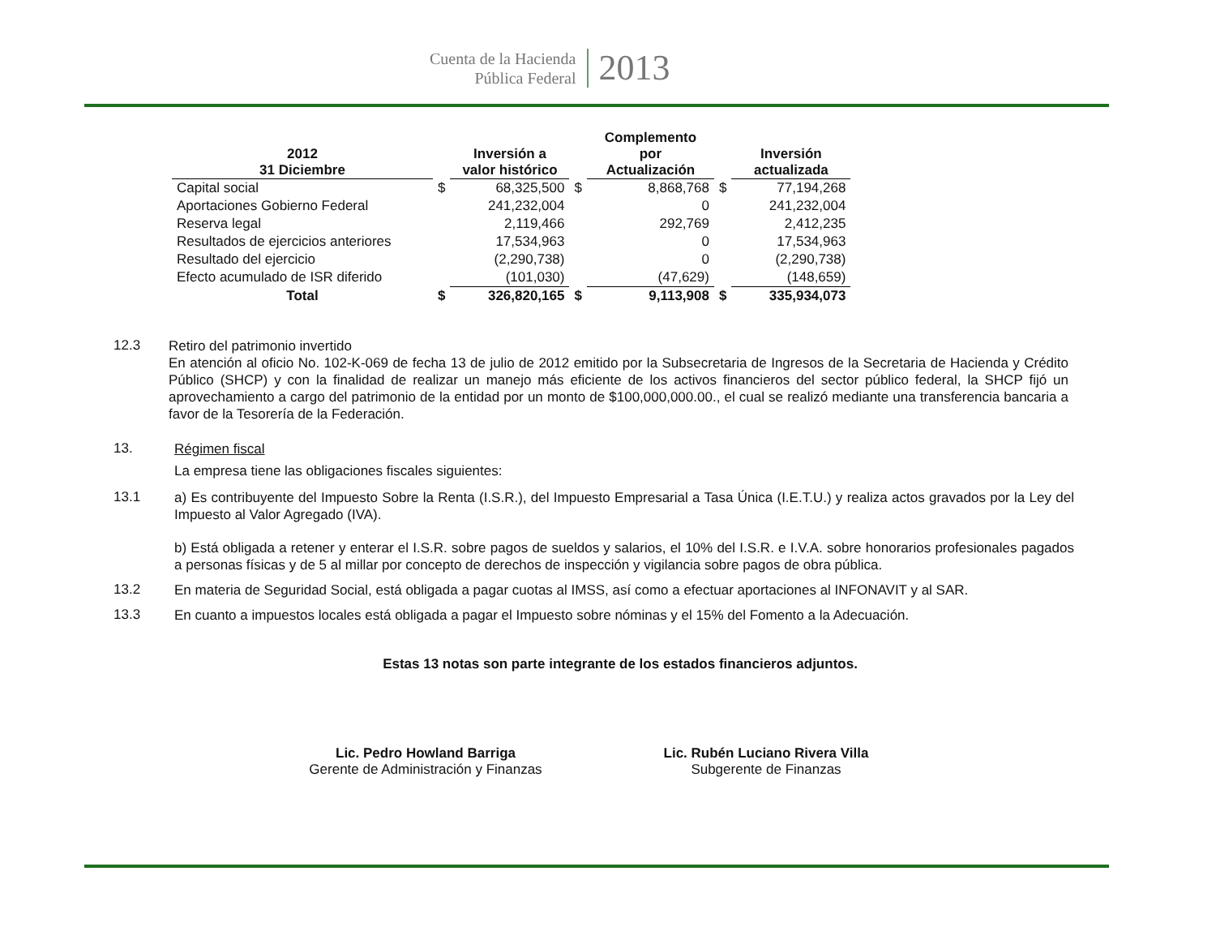Cuenta de la Hacienda
Pública Federal
2013
| 2012 31 Diciembre | | Inversión a valor histórico | | Complemento por Actualización | | Inversión actualizada |
| --- | --- | --- | --- | --- | --- | --- |
| Capital social | $ | 68,325,500 | $ | 8,868,768 | $ | 77,194,268 |
| Aportaciones Gobierno Federal | | 241,232,004 | | 0 | | 241,232,004 |
| Reserva legal | | 2,119,466 | | 292,769 | | 2,412,235 |
| Resultados de ejercicios anteriores | | 17,534,963 | | 0 | | 17,534,963 |
| Resultado del ejercicio | | (2,290,738) | | 0 | | (2,290,738) |
| Efecto acumulado de ISR diferido | | (101,030) | | (47,629) | | (148,659) |
| Total | $ | 326,820,165 | $ | 9,113,908 | $ | 335,934,073 |
12.3
Retiro del patrimonio invertido
En atención al oficio No. 102-K-069 de fecha 13 de julio de 2012 emitido por la Subsecretaria de Ingresos de la Secretaria de Hacienda y Crédito Público (SHCP) y con la finalidad de realizar un manejo más eficiente de los activos financieros del sector público federal, la SHCP fijó un aprovechamiento a cargo del patrimonio de la entidad por un monto de $100,000,000.00., el cual se realizó mediante una transferencia bancaria a favor de la Tesorería de la Federación.
13.
Régimen fiscal
La empresa tiene las obligaciones fiscales siguientes:
13.1
a) Es contribuyente del Impuesto Sobre la Renta (I.S.R.), del Impuesto Empresarial a Tasa Única (I.E.T.U.) y realiza actos gravados por la Ley del Impuesto al Valor Agregado (IVA).
b) Está obligada a retener y enterar el I.S.R. sobre pagos de sueldos y salarios, el 10% del I.S.R. e I.V.A. sobre honorarios profesionales pagados a personas físicas y de 5 al millar por concepto de derechos de inspección y vigilancia sobre pagos de obra pública.
13.2
En materia de Seguridad Social, está obligada a pagar cuotas al IMSS, así como a efectuar aportaciones al INFONAVIT y al SAR.
13.3
En cuanto a impuestos locales está obligada a pagar el Impuesto sobre nóminas y el 15% del Fomento a la Adecuación.
Estas 13 notas son parte integrante de los estados financieros adjuntos.
Lic. Pedro Howland Barriga
Gerente de Administración y Finanzas
Lic. Rubén Luciano Rivera Villa
Subgerente de Finanzas